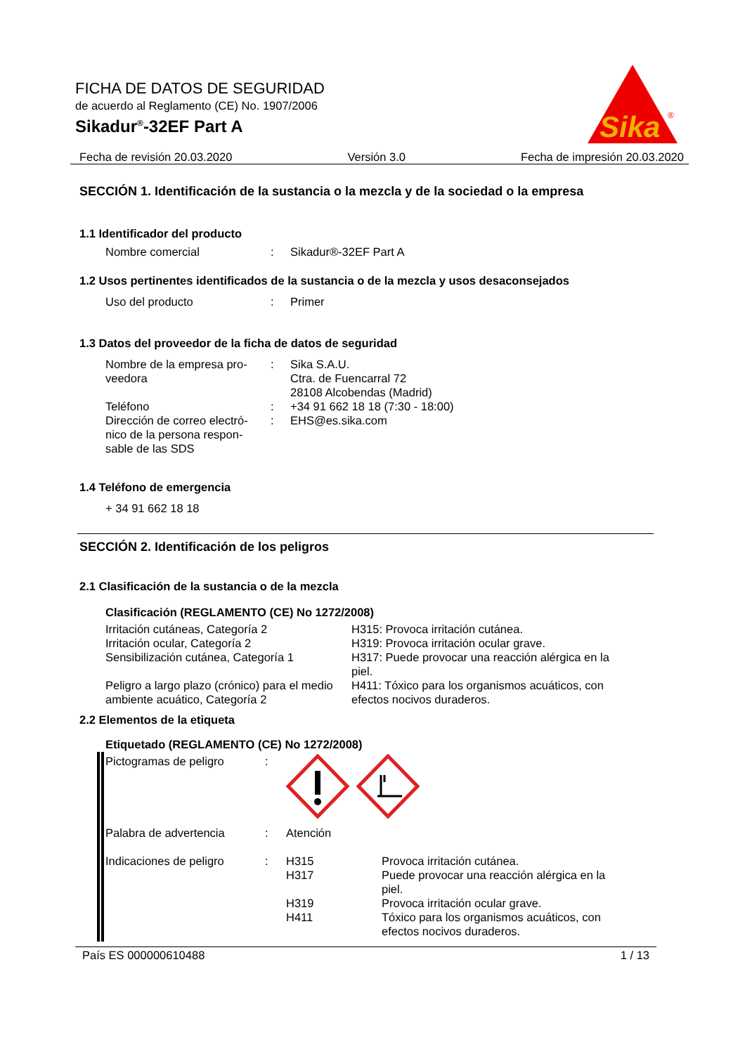FICHA DE DATOS DE SEGURIDAD
de acuerdo al Reglamento (CE) No. 1907/2006
Sikadur<sup>®</sup>-32EF Part A
Sika
®
Fecha de revisión 20.03.2020 Versión 3.0 Fecha de impresión 20.03.2020
SECCIÓN 1. Identificación de la sustancia o la mezcla y de la sociedad o la empresa
1.1 Identificador del producto
Nombre comercial : Sikadur®-32EF Part A
1.2 Usos pertinentes identificados de la sustancia o de la mezcla y usos desaconsejados
Uso del producto : Primer
1.3 Datos del proveedor de la ficha de datos de seguridad
Nombre de la empresa pro-
veedora
: Sika S.A.U.
Ctra. de Fuencarral 72
28108 Alcobendas (Madrid)
Teléfono : +34 91 662 18 18 (7:30 - 18:00)
Dirección de correo electró-
nico de la persona respon-
sable de las SDS
: EHS@es.sika.com
1.4 Teléfono de emergencia
+ 34 91 662 18 18
SECCIÓN 2. Identificación de los peligros
2.1 Clasificación de la sustancia o de la mezcla
Clasificación (REGLAMENTO (CE) No 1272/2008)
Irritación cutáneas, Categoría 2
H315: Provoca irritación cutánea.
Irritación ocular, Categoría 2
H319: Provoca irritación ocular grave.
Sensibilización cutánea, Categoría 1
H317: Puede provocar una reacción alérgica en la piel.
Peligro a largo plazo (crónico) para el medio ambiente acuático, Categoría 2
H411: Tóxico para los organismos acuáticos, con efectos nocivos duraderos.
2.2 Elementos de la etiqueta
Etiquetado (REGLAMENTO (CE) No 1272/2008)
Pictogramas de peligro :
Palabra de advertencia : Atención
Indicaciones de peligro
: H315
Provoca irritación cutánea.
H317
Puede provocar una reacción alérgica en la piel.
H319
Provoca irritación ocular grave.
H411
Tóxico para los organismos acuáticos, con efectos nocivos duraderos.
País ES 000000610488 1 / 13